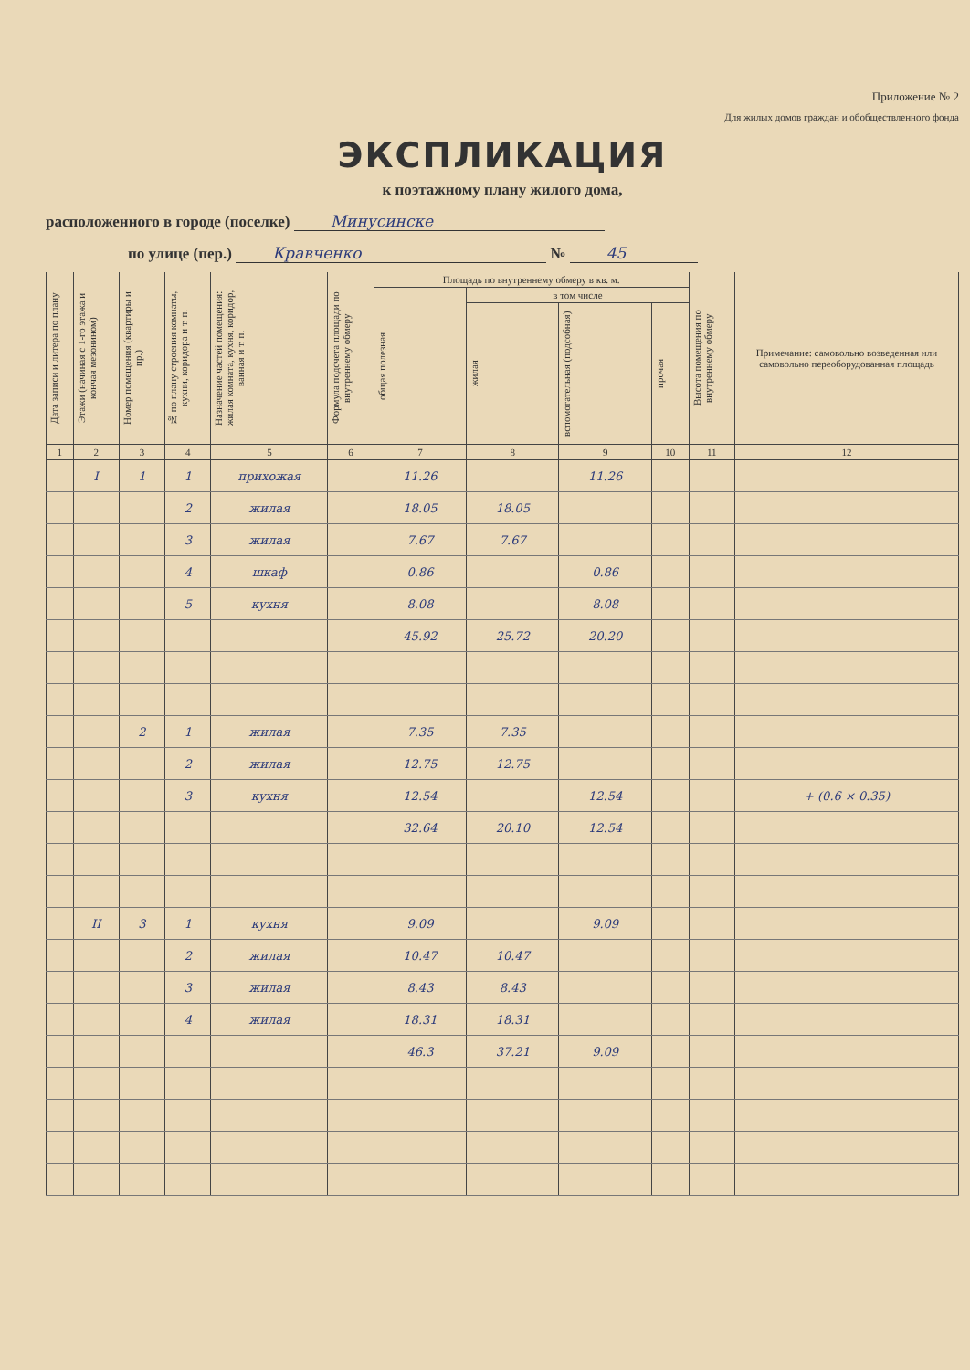Приложение № 2
Для жилых домов граждан и обобществленного фонда
ЭКСПЛИКАЦИЯ
к поэтажному плану жилого дома,
расположенного в городе (поселке) Минусинске
по улице (пер.) Кравченко № 45
| Дата записи и литера по плану | Этажи (начиная с 1-го этажа и кончая мезонином) | Номер помещения (квартиры и пр.) | № по плану строения комнаты, кухни, коридора и т. п. | Назначение частей помещения: жилая комната, кухня, коридор, ванная и т. п. | Формула подсчета площади по внутреннему обмеру | Площадь по внутреннему обмеру в кв. м. | | | | Высота помещения по внутреннему обмеру | Примечание: самовольно возведенная или самовольно переоборудованная площадь |
| --- | --- | --- | --- | --- | --- | --- | --- | --- | --- | --- | --- |
| | | | | | | общая полезная | в том числе | | | | |
| | | | | | | | жилая | вспомогательная (подсобная) | прочая | | |
| 1 | 2 | 3 | 4 | 5 | 6 | 7 | 8 | 9 | 10 | 11 | 12 |
| | I | 1 | 1 | прихожая | | 11.26 | | 11.26 | | | |
| | | | 2 | жилая | | 18.05 | 18.05 | | | | |
| | | | 3 | жилая | | 7.67 | 7.67 | | | | |
| | | | 4 | шкаф | | 0.86 | | 0.86 | | | |
| | | | 5 | кухня | | 8.08 | | 8.08 | | | |
| | | | | | | 45.92 | 25.72 | 20.20 | | | |
| | | 2 | 1 | жилая | | 7.35 | 7.35 | | | | |
| | | | 2 | жилая | | 12.75 | 12.75 | | | | |
| | | | 3 | кухня | | 12.54 | | 12.54 | | | + (0.6 × 0.35) |
| | | | | | | 32.64 | 20.10 | 12.54 | | | |
| | II | 3 | 1 | кухня | | 9.09 | | 9.09 | | | |
| | | | 2 | жилая | | 10.47 | 10.47 | | | | |
| | | | 3 | жилая | | 8.43 | 8.43 | | | | |
| | | | 4 | жилая | | 18.31 | 18.31 | | | | |
| | | | | | | 46.3 | 37.21 | 9.09 | | | |